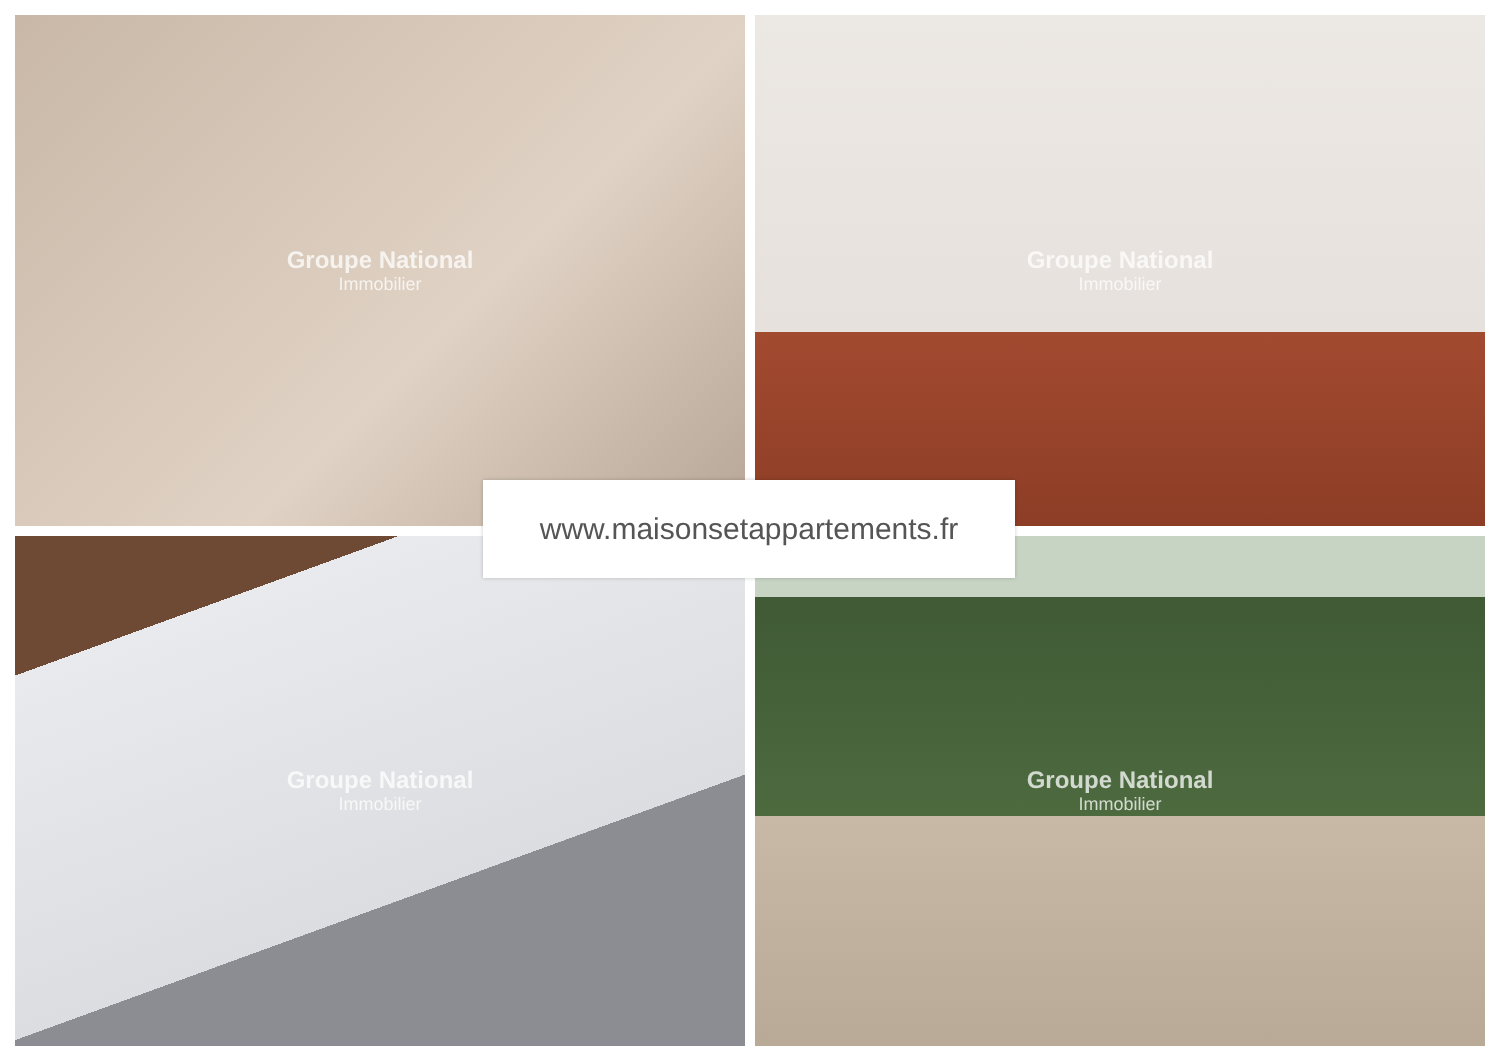Groupe National
Immobilier
Groupe National
Immobilier
Groupe National
Immobilier
Groupe National
Immobilier
www.maisonsetappartements.fr